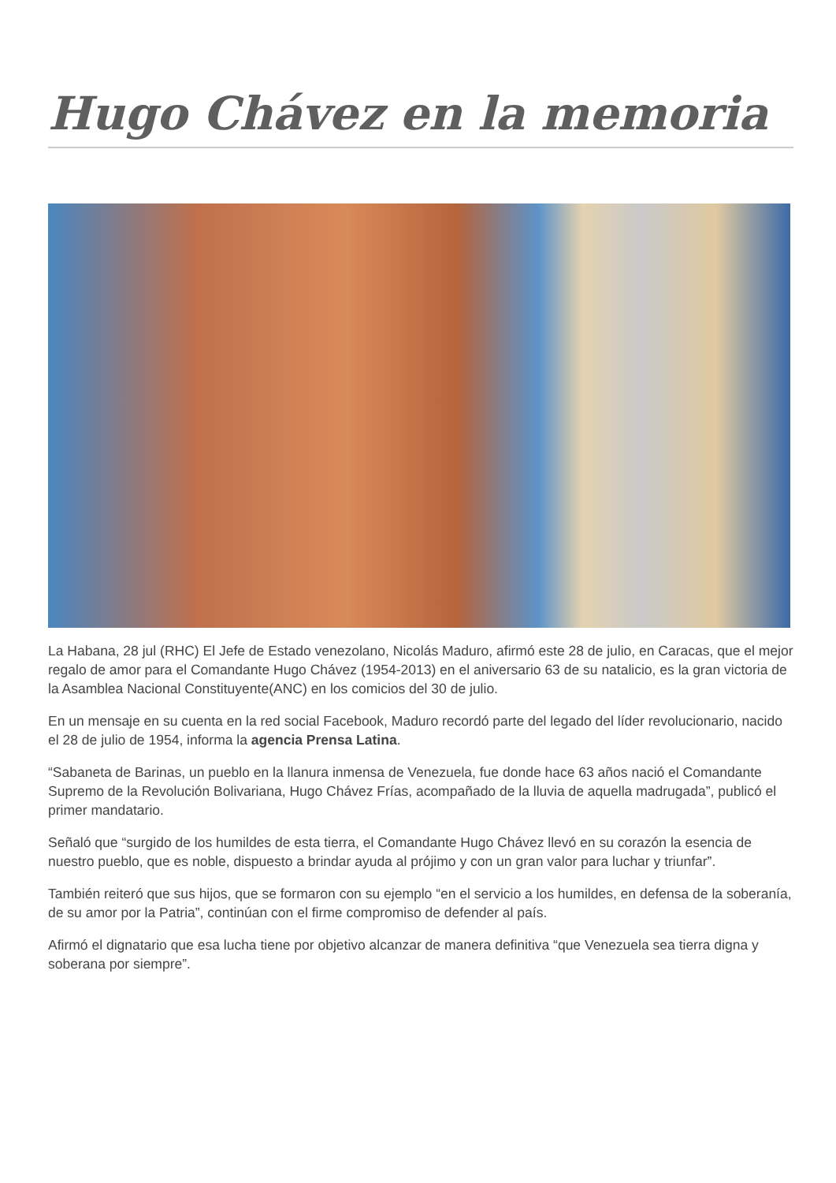Hugo Chávez en la memoria
La Habana, 28 jul (RHC) El Jefe de Estado venezolano, Nicolás Maduro, afirmó este 28 de julio, en Caracas, que el mejor regalo de amor para el Comandante Hugo Chávez (1954-2013) en el aniversario 63 de su natalicio, es la gran victoria de la Asamblea Nacional Constituyente(ANC) en los comicios del 30 de julio.
En un mensaje en su cuenta en la red social Facebook, Maduro recordó parte del legado del líder revolucionario, nacido el 28 de julio de 1954, informa la agencia Prensa Latina.
“Sabaneta de Barinas, un pueblo en la llanura inmensa de Venezuela, fue donde hace 63 años nació el Comandante Supremo de la Revolución Bolivariana, Hugo Chávez Frías, acompañado de la lluvia de aquella madrugada”, publicó el primer mandatario.
Señaló que “surgido de los humildes de esta tierra, el Comandante Hugo Chávez llevó en su corazón la esencia de nuestro pueblo, que es noble, dispuesto a brindar ayuda al prójimo y con un gran valor para luchar y triunfar”.
También reiteró que sus hijos, que se formaron con su ejemplo “en el servicio a los humildes, en defensa de la soberanía, de su amor por la Patria”, continúan con el firme compromiso de defender al país.
Afirmó el dignatario que esa lucha tiene por objetivo alcanzar de manera definitiva “que Venezuela sea tierra digna y soberana por siempre”.